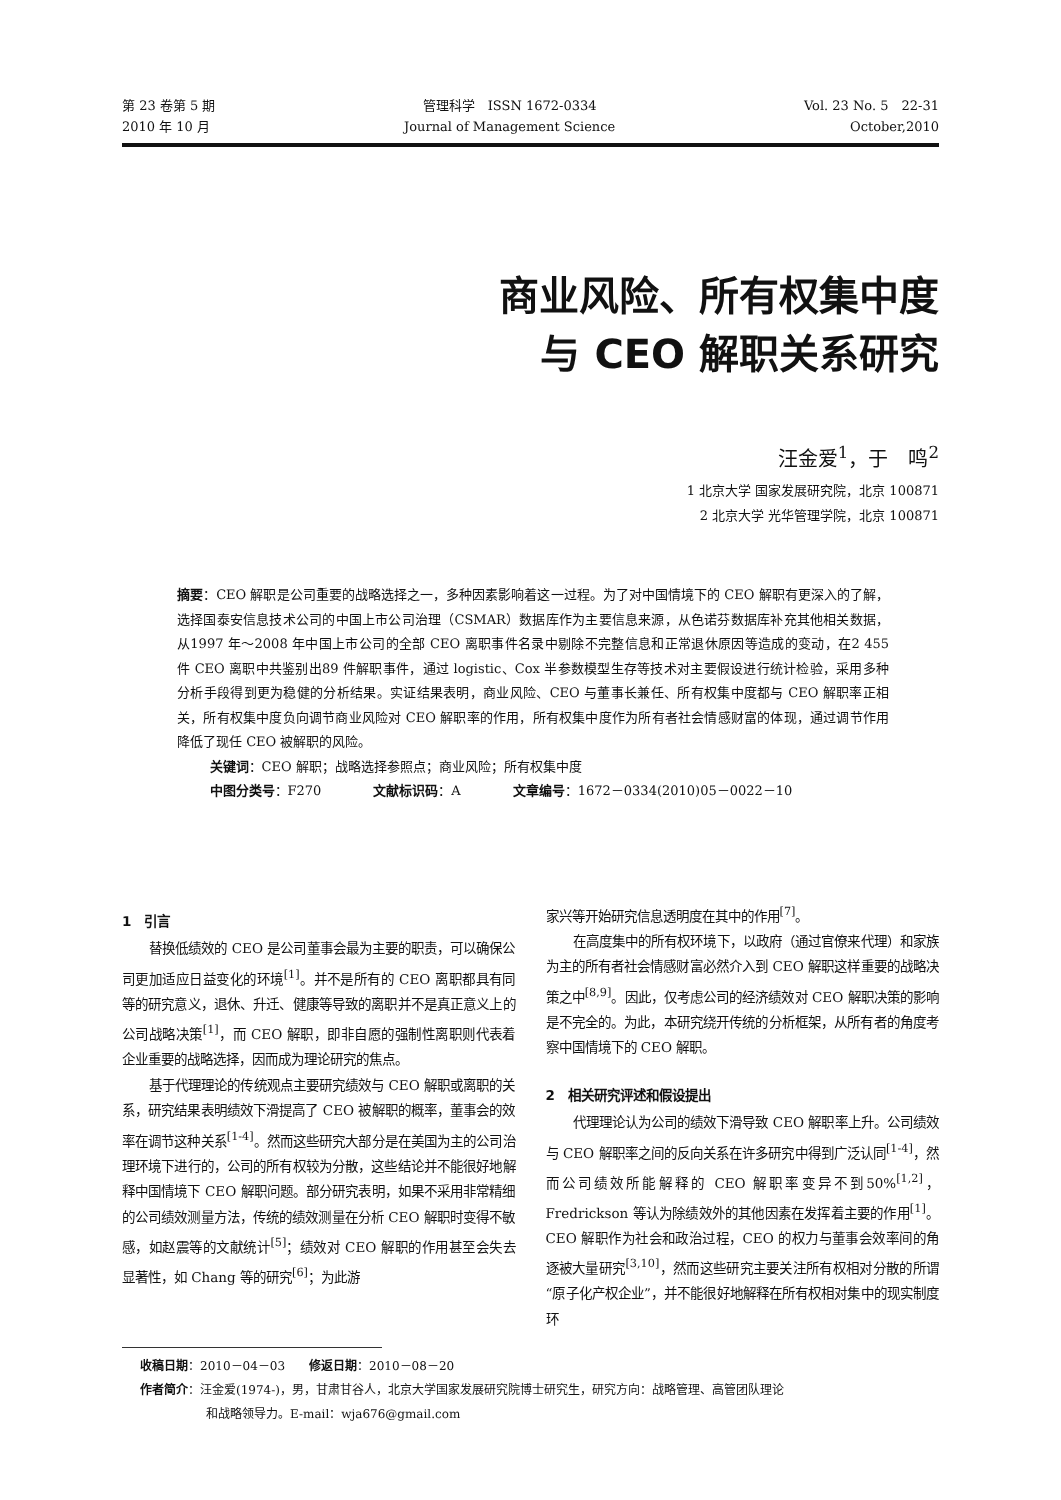第 23 卷第 5 期
2010 年 10 月
管理科学　ISSN 1672-0334
Journal of Management Science
Vol. 23 No. 5　22-31
October,2010
商业风险、所有权集中度
与 CEO 解职关系研究
汪金爱<sup>1</sup>，于　鸣<sup>2</sup>
1 北京大学 国家发展研究院，北京 100871
2 北京大学 光华管理学院，北京 100871
摘要：CEO 解职是公司重要的战略选择之一，多种因素影响着这一过程。为了对中国情境下的 CEO 解职有更深入的了解，选择国泰安信息技术公司的中国上市公司治理（CSMAR）数据库作为主要信息来源，从色诺芬数据库补充其他相关数据，从1997 年～2008 年中国上市公司的全部 CEO 离职事件名录中剔除不完整信息和正常退休原因等造成的变动，在2 455 件 CEO 离职中共鉴别出89 件解职事件，通过 logistic、Cox 半参数模型生存等技术对主要假设进行统计检验，采用多种分析手段得到更为稳健的分析结果。实证结果表明，商业风险、CEO 与董事长兼任、所有权集中度都与 CEO 解职率正相关，所有权集中度负向调节商业风险对 CEO 解职率的作用，所有权集中度作为所有者社会情感财富的体现，通过调节作用降低了现任 CEO 被解职的风险。
关键词：CEO 解职；战略选择参照点；商业风险；所有权集中度
中图分类号：F270　　　　文献标识码：A　　　　文章编号：1672－0334(2010)05－0022－10
1　引言
替换低绩效的 CEO 是公司董事会最为主要的职责，可以确保公司更加适应日益变化的环境<sup>[1]</sup>。并不是所有的 CEO 离职都具有同等的研究意义，退休、升迁、健康等导致的离职并不是真正意义上的公司战略决策<sup>[1]</sup>，而 CEO 解职，即非自愿的强制性离职则代表着企业重要的战略选择，因而成为理论研究的焦点。
基于代理理论的传统观点主要研究绩效与 CEO 解职或离职的关系，研究结果表明绩效下滑提高了 CEO 被解职的概率，董事会的效率在调节这种关系<sup>[1-4]</sup>。然而这些研究大部分是在美国为主的公司治理环境下进行的，公司的所有权较为分散，这些结论并不能很好地解释中国情境下 CEO 解职问题。部分研究表明，如果不采用非常精细的公司绩效测量方法，传统的绩效测量在分析 CEO 解职时变得不敏感，如赵震等的文献统计<sup>[5]</sup>；绩效对 CEO 解职的作用甚至会失去显著性，如 Chang 等的研究<sup>[6]</sup>；为此游
家兴等开始研究信息透明度在其中的作用<sup>[7]</sup>。
在高度集中的所有权环境下，以政府（通过官僚来代理）和家族为主的所有者社会情感财富必然介入到 CEO 解职这样重要的战略决策之中<sup>[8,9]</sup>。因此，仅考虑公司的经济绩效对 CEO 解职决策的影响是不完全的。为此，本研究绕开传统的分析框架，从所有者的角度考察中国情境下的 CEO 解职。
2　相关研究评述和假设提出
代理理论认为公司的绩效下滑导致 CEO 解职率上升。公司绩效与 CEO 解职率之间的反向关系在许多研究中得到广泛认同<sup>[1-4]</sup>，然而公司绩效所能解释的 CEO 解职率变异不到50%<sup>[1,2]</sup>，Fredrickson 等认为除绩效外的其他因素在发挥着主要的作用<sup>[1]</sup>。CEO 解职作为社会和政治过程，CEO 的权力与董事会效率间的角逐被大量研究<sup>[3,10]</sup>，然而这些研究主要关注所有权相对分散的所谓“原子化产权企业”，并不能很好地解释在所有权相对集中的现实制度环
收稿日期：2010－04－03　　修返日期：2010－08－20
作者简介：汪金爱(1974-)，男，甘肃甘谷人，北京大学国家发展研究院博士研究生，研究方向：战略管理、高管团队理论
和战略领导力。E-mail：wja676@gmail.com